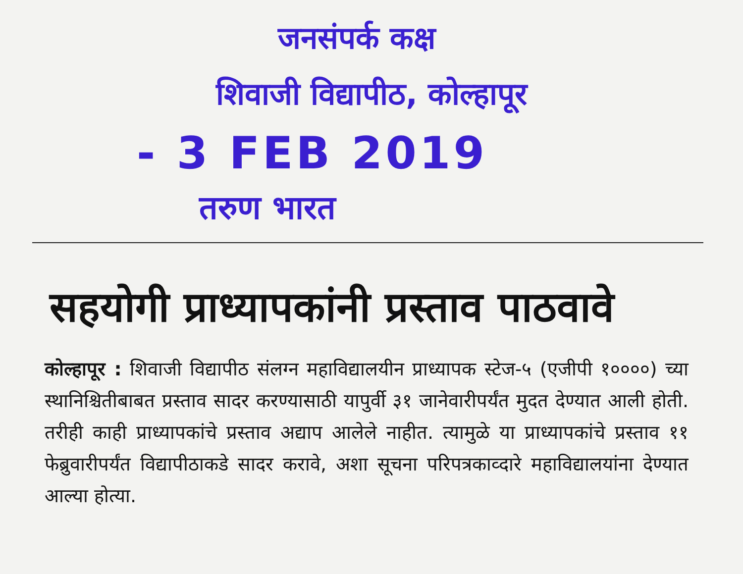जनसंपर्क कक्ष
शिवाजी विद्यापीठ, कोल्हापूर
- 3 FEB 2019
तरुण भारत
सहयोगी प्राध्यापकांनी प्रस्ताव पाठवावे
कोल्हापूर : शिवाजी विद्यापीठ संलग्न महाविद्यालयीन प्राध्यापक स्टेज-५ (एजीपी १००००) च्या स्थानिश्चितीबाबत प्रस्ताव सादर करण्यासाठी यापुर्वी ३१ जानेवारीपर्यंत मुदत देण्यात आली होती. तरीही काही प्राध्यापकांचे प्रस्ताव अद्याप आलेले नाहीत. त्यामुळे या प्राध्यापकांचे प्रस्ताव ११ फेब्रुवारीपर्यंत विद्यापीठाकडे सादर करावे, अशा सूचना परिपत्रकाव्दारे महाविद्यालयांना देण्यात आल्या होत्या.